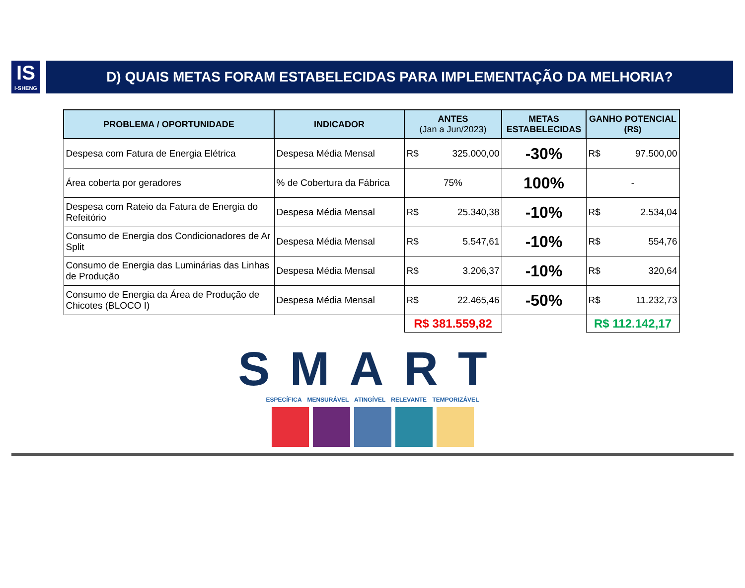IS
I-SHENG
D) QUAIS METAS FORAM ESTABELECIDAS PARA IMPLEMENTAÇÃO DA MELHORIA?
| PROBLEMA / OPORTUNIDADE | INDICADOR | ANTES (Jan a Jun/2023) | METAS ESTABELECIDAS | GANHO POTENCIAL (R$) |
| --- | --- | --- | --- | --- |
| Despesa com Fatura de Energia Elétrica | Despesa Média Mensal | R$ 325.000,00 | -30% | R$ 97.500,00 |
| Área coberta por geradores | % de Cobertura da Fábrica | 75% | 100% | - |
| Despesa com Rateio da Fatura de Energia do Refeitório | Despesa Média Mensal | R$ 25.340,38 | -10% | R$ 2.534,04 |
| Consumo de Energia dos Condicionadores de Ar Split | Despesa Média Mensal | R$ 5.547,61 | -10% | R$ 554,76 |
| Consumo de Energia das Luminárias das Linhas de Produção | Despesa Média Mensal | R$ 3.206,37 | -10% | R$ 320,64 |
| Consumo de Energia da Área de Produção de Chicotes (BLOCO I) | Despesa Média Mensal | R$ 22.465,46 | -50% | R$ 11.232,73 |
| | | R$ 381.559,82 | | R$ 112.142,17 |
SMART
ESPECÍFICA MENSURÁVEL ATINGÍVEL RELEVANTE TEMPORIZÁVEL